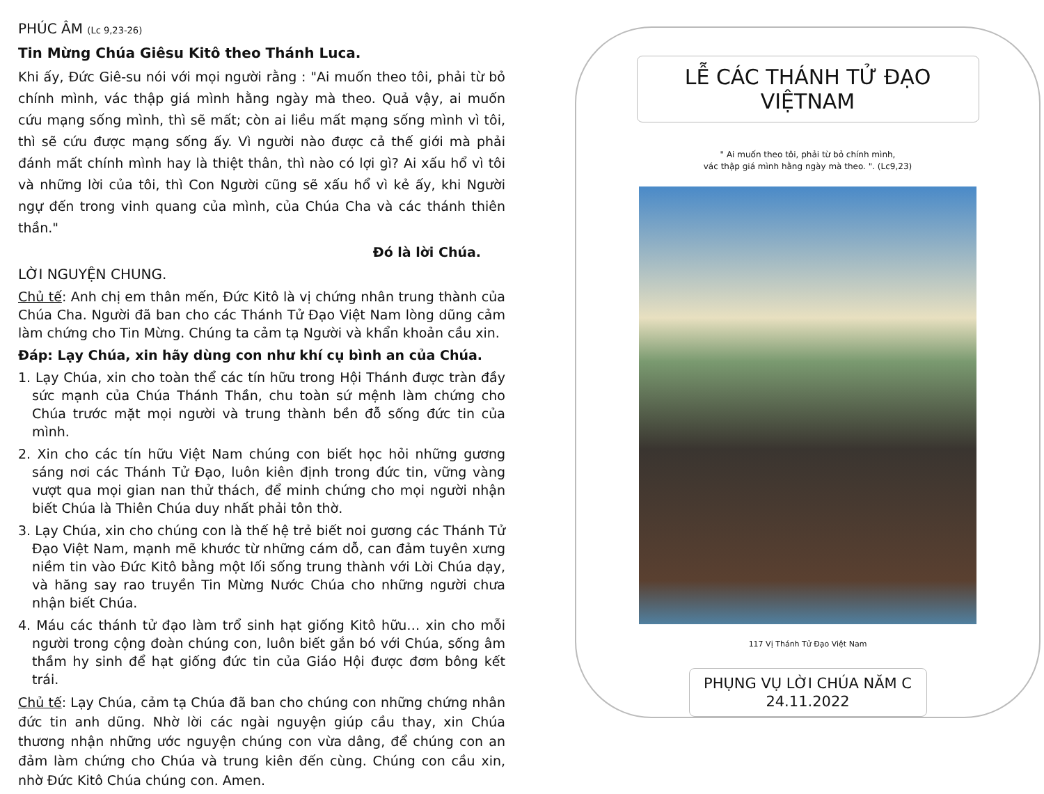PHÚC ÂM (Lc 9,23-26)
Tin Mừng Chúa Giêsu Kitô theo Thánh Luca.
Khi ấy, Đức Giê-su nói với mọi người rằng : "Ai muốn theo tôi, phải từ bỏ chính mình, vác thập giá mình hằng ngày mà theo. Quả vậy, ai muốn cứu mạng sống mình, thì sẽ mất; còn ai liều mất mạng sống mình vì tôi, thì sẽ cứu được mạng sống ấy. Vì người nào được cả thế giới mà phải đánh mất chính mình hay là thiệt thân, thì nào có lợi gì? Ai xấu hổ vì tôi và những lời của tôi, thì Con Người cũng sẽ xấu hổ vì kẻ ấy, khi Người ngự đến trong vinh quang của mình, của Chúa Cha và các thánh thiên thần."
Đó là lời Chúa.
LỜI NGUYỆN CHUNG.
Chủ tế: Anh chị em thân mến, Đức Kitô là vị chứng nhân trung thành của Chúa Cha. Người đã ban cho các Thánh Tử Đạo Việt Nam lòng dũng cảm làm chứng cho Tin Mừng. Chúng ta cảm tạ Người và khẩn khoản cầu xin.
Đáp: Lạy Chúa, xin hãy dùng con như khí cụ bình an của Chúa.
1. Lạy Chúa, xin cho toàn thể các tín hữu trong Hội Thánh được tràn đầy sức mạnh của Chúa Thánh Thần, chu toàn sứ mệnh làm chứng cho Chúa trước mặt mọi người và trung thành bền đỗ sống đức tin của mình.
2. Xin cho các tín hữu Việt Nam chúng con biết học hỏi những gương sáng nơi các Thánh Tử Đạo, luôn kiên định trong đức tin, vững vàng vượt qua mọi gian nan thử thách, để minh chứng cho mọi người nhận biết Chúa là Thiên Chúa duy nhất phải tôn thờ.
3. Lạy Chúa, xin cho chúng con là thế hệ trẻ biết noi gương các Thánh Tử Đạo Việt Nam, mạnh mẽ khước từ những cám dỗ, can đảm tuyên xưng niềm tin vào Đức Kitô bằng một lối sống trung thành với Lời Chúa dạy, và hăng say rao truyền Tin Mừng Nước Chúa cho những người chưa nhận biết Chúa.
4. Máu các thánh tử đạo làm trổ sinh hạt giống Kitô hữu… xin cho mỗi người trong cộng đoàn chúng con, luôn biết gắn bó với Chúa, sống âm thầm hy sinh để hạt giống đức tin của Giáo Hội được đơm bông kết trái.
Chủ tế: Lạy Chúa, cảm tạ Chúa đã ban cho chúng con những chứng nhân đức tin anh dũng. Nhờ lời các ngài nguyện giúp cầu thay, xin Chúa thương nhận những ước nguyện chúng con vừa dâng, để chúng con an đảm làm chứng cho Chúa và trung kiên đến cùng. Chúng con cầu xin, nhờ Đức Kitô Chúa chúng con. Amen.
LỄ CÁC THÁNH TỬ ĐẠO VIỆTNAM
" Ai muốn theo tôi, phải từ bỏ chính mình,
vác thập giá mình hằng ngày mà theo. ". (Lc9,23)
117 Vị Thánh Tử Đạo Việt Nam
PHỤNG VỤ LỜI CHÚA NĂM C
24.11.2022